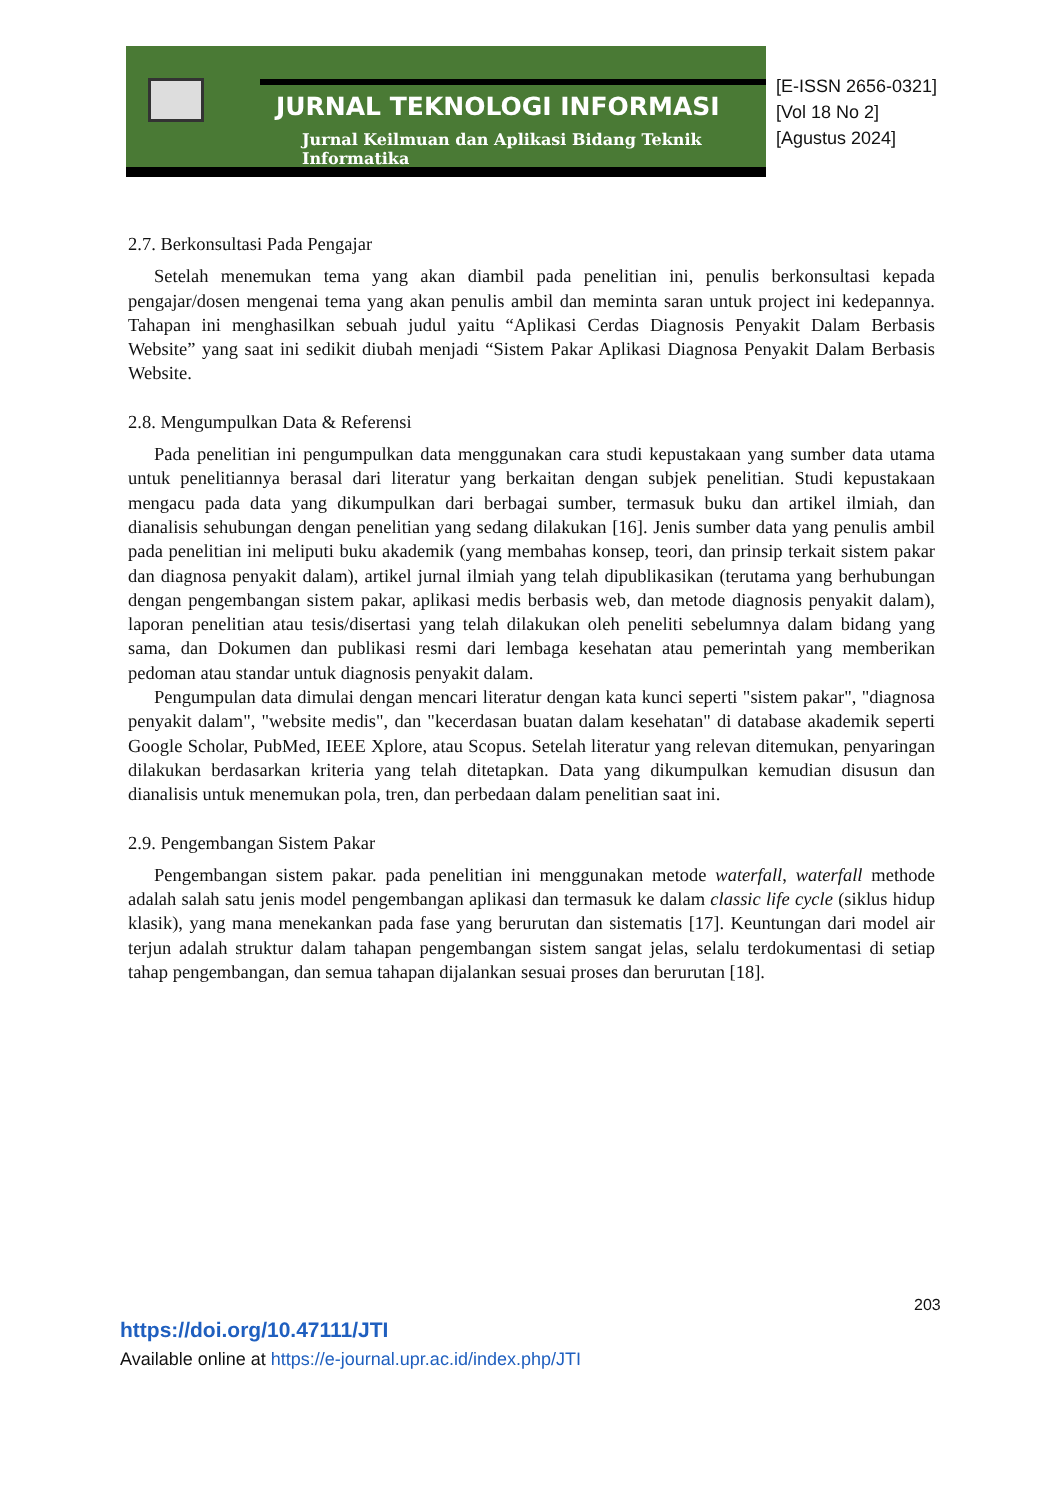JURNAL TEKNOLOGI INFORMASI
Jurnal Keilmuan dan Aplikasi Bidang Teknik Informatika
[E-ISSN 2656-0321]
[Vol 18 No 2]
[Agustus 2024]
2.7. Berkonsultasi Pada Pengajar
Setelah menemukan tema yang akan diambil pada penelitian ini, penulis berkonsultasi kepada pengajar/dosen mengenai tema yang akan penulis ambil dan meminta saran untuk project ini kedepannya. Tahapan ini menghasilkan sebuah judul yaitu “Aplikasi Cerdas Diagnosis Penyakit Dalam Berbasis Website” yang saat ini sedikit diubah menjadi “Sistem Pakar Aplikasi Diagnosa Penyakit Dalam Berbasis Website.
2.8. Mengumpulkan Data & Referensi
Pada penelitian ini pengumpulkan data menggunakan cara studi kepustakaan yang sumber data utama untuk penelitiannya berasal dari literatur yang berkaitan dengan subjek penelitian. Studi kepustakaan mengacu pada data yang dikumpulkan dari berbagai sumber, termasuk buku dan artikel ilmiah, dan dianalisis sehubungan dengan penelitian yang sedang dilakukan [16]. Jenis sumber data yang penulis ambil pada penelitian ini meliputi buku akademik (yang membahas konsep, teori, dan prinsip terkait sistem pakar dan diagnosa penyakit dalam), artikel jurnal ilmiah yang telah dipublikasikan (terutama yang berhubungan dengan pengembangan sistem pakar, aplikasi medis berbasis web, dan metode diagnosis penyakit dalam), laporan penelitian atau tesis/disertasi yang telah dilakukan oleh peneliti sebelumnya dalam bidang yang sama, dan Dokumen dan publikasi resmi dari lembaga kesehatan atau pemerintah yang memberikan pedoman atau standar untuk diagnosis penyakit dalam.
Pengumpulan data dimulai dengan mencari literatur dengan kata kunci seperti "sistem pakar", "diagnosa penyakit dalam", "website medis", dan "kecerdasan buatan dalam kesehatan" di database akademik seperti Google Scholar, PubMed, IEEE Xplore, atau Scopus. Setelah literatur yang relevan ditemukan, penyaringan dilakukan berdasarkan kriteria yang telah ditetapkan. Data yang dikumpulkan kemudian disusun dan dianalisis untuk menemukan pola, tren, dan perbedaan dalam penelitian saat ini.
2.9. Pengembangan Sistem Pakar
Pengembangan sistem pakar. pada penelitian ini menggunakan metode waterfall, waterfall methode adalah salah satu jenis model pengembangan aplikasi dan termasuk ke dalam classic life cycle (siklus hidup klasik), yang mana menekankan pada fase yang berurutan dan sistematis [17]. Keuntungan dari model air terjun adalah struktur dalam tahapan pengembangan sistem sangat jelas, selalu terdokumentasi di setiap tahap pengembangan, dan semua tahapan dijalankan sesuai proses dan berurutan [18].
203
https://doi.org/10.47111/JTI
Available online at https://e-journal.upr.ac.id/index.php/JTI